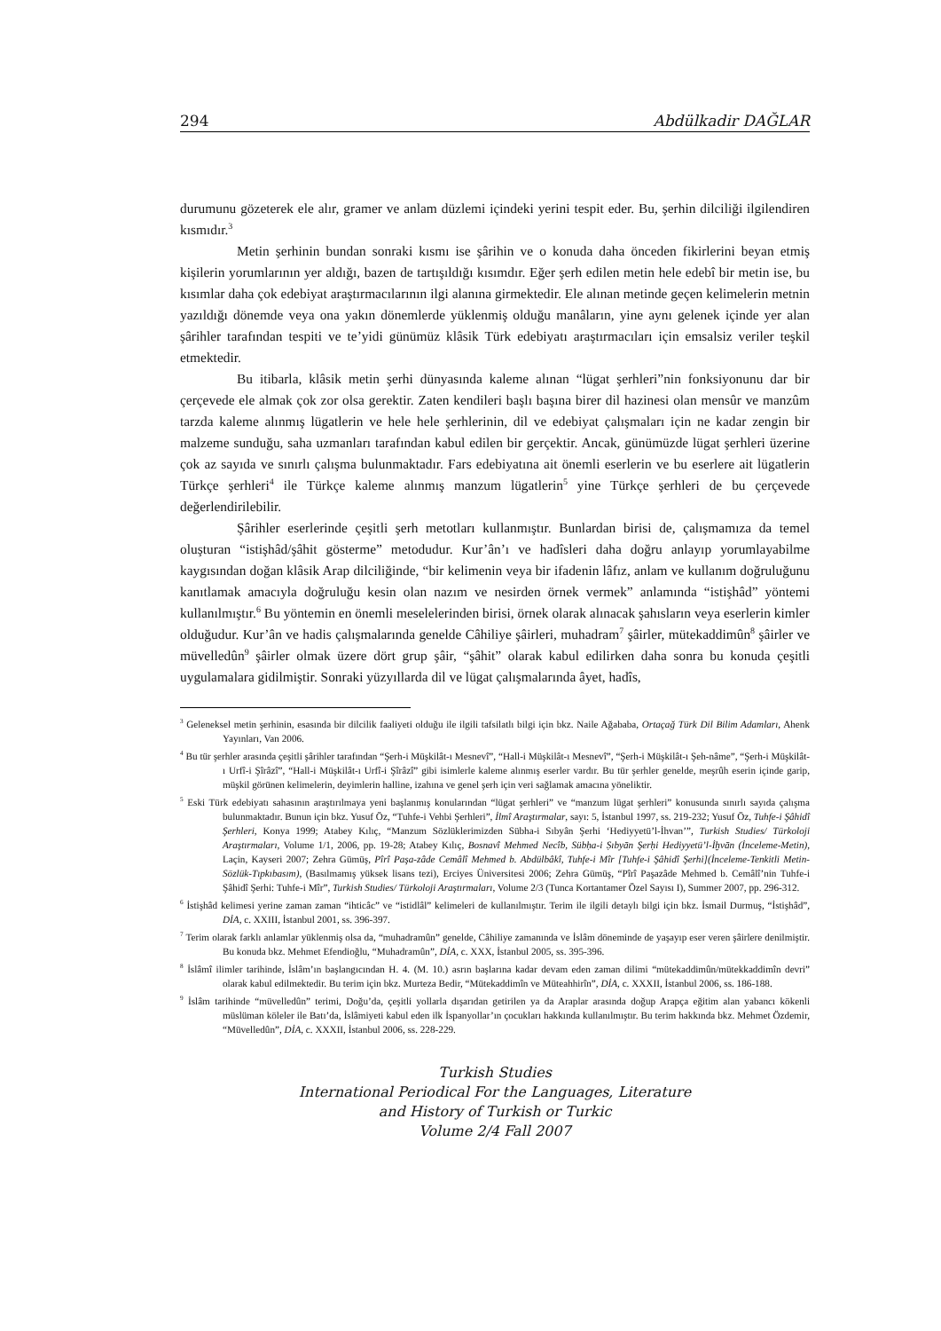294 Abdülkadir DAĞLAR
durumunu gözeterek ele alır, gramer ve anlam düzlemi içindeki yerini tespit eder. Bu, şerhin dilciliği ilgilendiren kısmıdır.<sup>3</sup>
Metin şerhinin bundan sonraki kısmı ise şârihin ve o konuda daha önceden fikirlerini beyan etmiş kişilerin yorumlarının yer aldığı, bazen de tartışıldığı kısımdır. Eğer şerh edilen metin hele edebî bir metin ise, bu kısımlar daha çok edebiyat araştırmacılarının ilgi alanına girmektedir. Ele alınan metinde geçen kelimelerin metnin yazıldığı dönemde veya ona yakın dönemlerde yüklenmiş olduğu manâların, yine aynı gelenek içinde yer alan şârihler tarafından tespiti ve te’yidi günümüz klâsik Türk edebiyatı araştırmacıları için emsalsiz veriler teşkil etmektedir.
Bu itibarla, klâsik metin şerhi dünyasında kaleme alınan “lügat şerhleri”nin fonksiyonunu dar bir çerçevede ele almak çok zor olsa gerektir. Zaten kendileri başlı başına birer dil hazinesi olan mensûr ve manzûm tarzda kaleme alınmış lügatlerin ve hele hele şerhlerinin, dil ve edebiyat çalışmaları için ne kadar zengin bir malzeme sunduğu, saha uzmanları tarafından kabul edilen bir gerçektir. Ancak, günümüzde lügat şerhleri üzerine çok az sayıda ve sınırlı çalışma bulunmaktadır. Fars edebiyatına ait önemli eserlerin ve bu eserlere ait lügatlerin Türkçe şerhleri<sup>4</sup> ile Türkçe kaleme alınmış manzum lügatlerin<sup>5</sup> yine Türkçe şerhleri de bu çerçevede değerlendirilebilir.
Şârihler eserlerinde çeşitli şerh metotları kullanmıştır. Bunlardan birisi de, çalışmamıza da temel oluşturan “istişhâd/şâhit gösterme” metodudur. Kur’ân’ı ve hadîsleri daha doğru anlayıp yorumlayabilme kaygısından doğan klâsik Arap dilciliğinde, “bir kelimenin veya bir ifadenin lâfız, anlam ve kullanım doğruluğunu kanıtlamak amacıyla doğruluğu kesin olan nazım ve nesirden örnek vermek” anlamında “istişhâd” yöntemi kullanılmıştır.<sup>6</sup> Bu yöntemin en önemli meselelerinden birisi, örnek olarak alınacak şahısların veya eserlerin kimler olduğudur. Kur’ân ve hadis çalışmalarında genelde Câhiliye şâirleri, muhadram<sup>7</sup> şâirler, mütekaddimûn<sup>8</sup> şâirler ve müvelledûn<sup>9</sup> şâirler olmak üzere dört grup şâir, “şâhit” olarak kabul edilirken daha sonra bu konuda çeşitli uygulamalara gidilmiştir. Sonraki yüzyıllarda dil ve lügat çalışmalarında âyet, hadîs,
<sup>3</sup> Geleneksel metin şerhinin, esasında bir dilcilik faaliyeti olduğu ile ilgili tafsilatlı bilgi için bkz. Naile Ağababa, Ortaçağ Türk Dil Bilim Adamları, Ahenk Yayınları, Van 2006.
<sup>4</sup> Bu tür şerhler arasında çeşitli şârihler tarafından “Şerh-i Müşkilât-ı Mesnevî”, “Hall-i Müşkilât-ı Mesnevî”, “Şerh-i Müşkilât-ı Şeh-nâme”, “Şerh-i Müşkilât-ı Urfî-i Şîrâzî”, “Hall-i Müşkilât-ı Urfî-i Şîrâzî” gibi isimlerle kaleme alınmış eserler vardır. Bu tür şerhler genelde, meşrûh eserin içinde garip, müşkil görünen kelimelerin, deyimlerin halline, izahına ve genel şerh için veri sağlamak amacına yöneliktir.
<sup>5</sup> Eski Türk edebiyatı sahasının araştırılmaya yeni başlanmış konularından “lügat şerhleri” ve “manzum lügat şerhleri” konusunda sınırlı sayıda çalışma bulunmaktadır. Bunun için bkz. Yusuf Öz, “Tuhfe-i Vehbi Şerhleri”, İlmî Araştırmalar, sayı: 5, İstanbul 1997, ss. 219-232; Yusuf Öz, Tuhfe-i Şâhidî Şerhleri, Konya 1999; Atabey Kılıç, “Manzum Sözlüklerimizden Sübha-i Sıbyân Şerhi ‘Hediyyetü’l-İhvan’”, Turkish Studies/ Türkoloji Araştırmaları, Volume 1/1, 2006, pp. 19-28; Atabey Kılıç, Bosnavî Mehmed Necîb, Sübḥa-i Ṣıbyān Şerḥi Hediyyetü’l-İḫvān (İnceleme-Metin), Laçin, Kayseri 2007; Zehra Gümüş, Pîrî Paşa-zâde Cemâlî Mehmed b. Abdülbâkî, Tuhfe-i Mîr [Tuhfe-i Şâhidî Şerhi](İnceleme-Tenkitli Metin-Sözlük-Tıpkıbasım), (Basılmamış yüksek lisans tezi), Erciyes Üniversitesi 2006; Zehra Gümüş, “Pîrî Paşazâde Mehmed b. Cemâlî’nin Tuhfe-i Şâhidî Şerhi: Tuhfe-i Mîr”, Turkish Studies/ Türkoloji Araştırmaları, Volume 2/3 (Tunca Kortantamer Özel Sayısı I), Summer 2007, pp. 296-312.
<sup>6</sup> İstişhâd kelimesi yerine zaman zaman “ihticâc” ve “istidlâl” kelimeleri de kullanılmıştır. Terim ile ilgili detaylı bilgi için bkz. İsmail Durmuş, “İstişhâd”, DİA, c. XXIII, İstanbul 2001, ss. 396-397.
<sup>7</sup> Terim olarak farklı anlamlar yüklenmiş olsa da, “muhadramûn” genelde, Câhiliye zamanında ve İslâm döneminde de yaşayıp eser veren şâirlere denilmiştir. Bu konuda bkz. Mehmet Efendioğlu, “Muhadramûn”, DİA, c. XXX, İstanbul 2005, ss. 395-396.
<sup>8</sup> İslâmî ilimler tarihinde, İslâm’ın başlangıcından H. 4. (M. 10.) asrın başlarına kadar devam eden zaman dilimi “mütekaddimûn/mütekkaddimîn devri” olarak kabul edilmektedir. Bu terim için bkz. Murteza Bedir, “Mütekaddimîn ve Müteahhirîn”, DİA, c. XXXII, İstanbul 2006, ss. 186-188.
<sup>9</sup> İslâm tarihinde “müvelledûn” terimi, Doğu’da, çeşitli yollarla dışarıdan getirilen ya da Araplar arasında doğup Arapça eğitim alan yabancı kökenli müslüman köleler ile Batı’da, İslâmiyeti kabul eden ilk İspanyollar’ın çocukları hakkında kullanılmıştır. Bu terim hakkında bkz. Mehmet Özdemir, “Müvelledûn”, DİA, c. XXXII, İstanbul 2006, ss. 228-229.
Turkish Studies
International Periodical For the Languages, Literature
and History of Turkish or Turkic
Volume 2/4 Fall 2007